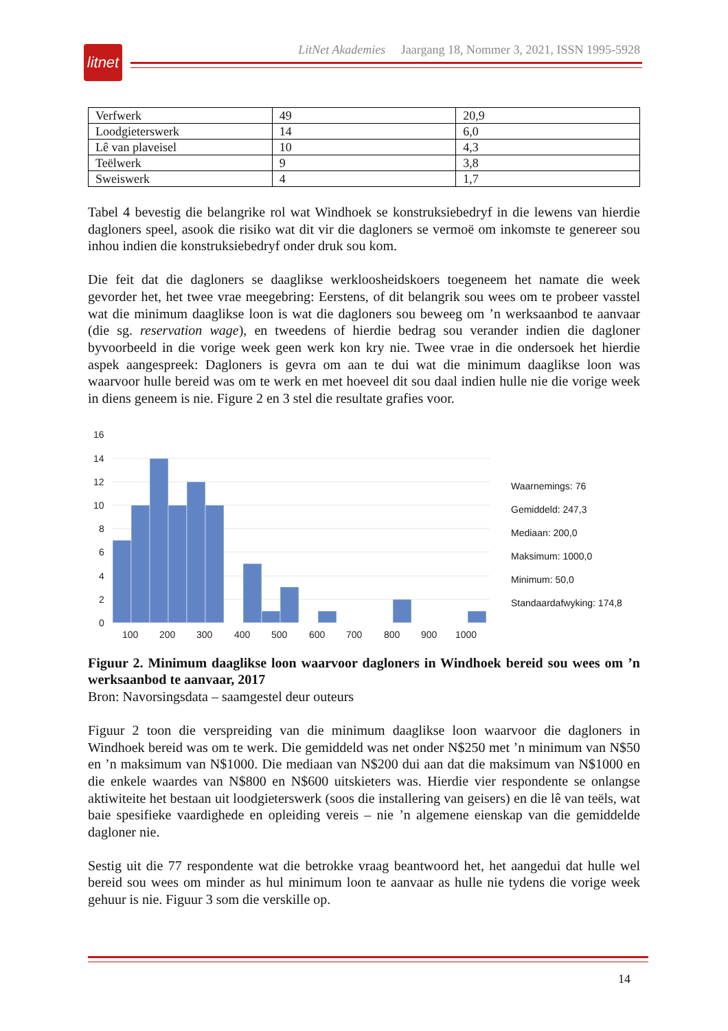litnet
LitNet Akademies Jaargang 18, Nommer 3, 2021, ISSN 1995-5928
| Verfwerk | 49 | 20,9 |
| Loodgieterswerk | 14 | 6,0 |
| Lê van plaveisel | 10 | 4,3 |
| Teëlwerk | 9 | 3,8 |
| Sweiswerk | 4 | 1,7 |
Tabel 4 bevestig die belangrike rol wat Windhoek se konstruksiebedryf in die lewens van hierdie dagloners speel, asook die risiko wat dit vir die dagloners se vermoë om inkomste te genereer sou inhou indien die konstruksiebedryf onder druk sou kom.
Die feit dat die dagloners se daaglikse werkloosheidskoers toegeneem het namate die week gevorder het, het twee vrae meegebring: Eerstens, of dit belangrik sou wees om te probeer vasstel wat die minimum daaglikse loon is wat die dagloners sou beweeg om ’n werksaanbod te aanvaar (die sg. reservation wage), en tweedens of hierdie bedrag sou verander indien die dagloner byvoorbeeld in die vorige week geen werk kon kry nie. Twee vrae in die ondersoek het hierdie aspek aangespreek: Dagloners is gevra om aan te dui wat die minimum daaglikse loon was waarvoor hulle bereid was om te werk en met hoeveel dit sou daal indien hulle nie die vorige week in diens geneem is nie. Figure 2 en 3 stel die resultate grafies voor.
16
14
12
10
8
6
4
2
0
100
200
300
400
500
600
700
800
900
1000
Waarnemings: 76
Gemiddeld: 247,3
Mediaan: 200,0
Maksimum: 1000,0
Minimum: 50,0
Standaardafwyking: 174,8
Figuur 2. Minimum daaglikse loon waarvoor dagloners in Windhoek bereid sou wees om ’n werksaanbod te aanvaar, 2017
Bron: Navorsingsdata – saamgestel deur outeurs
Figuur 2 toon die verspreiding van die minimum daaglikse loon waarvoor die dagloners in Windhoek bereid was om te werk. Die gemiddeld was net onder N$250 met ’n minimum van N$50 en ’n maksimum van N$1000. Die mediaan van N$200 dui aan dat die maksimum van N$1000 en die enkele waardes van N$800 en N$600 uitskieters was. Hierdie vier respondente se onlangse aktiwiteite het bestaan uit loodgieterswerk (soos die installering van geisers) en die lê van teëls, wat baie spesifieke vaardighede en opleiding vereis – nie ’n algemene eienskap van die gemiddelde dagloner nie.
Sestig uit die 77 respondente wat die betrokke vraag beantwoord het, het aangedui dat hulle wel bereid sou wees om minder as hul minimum loon te aanvaar as hulle nie tydens die vorige week gehuur is nie. Figuur 3 som die verskille op.
14